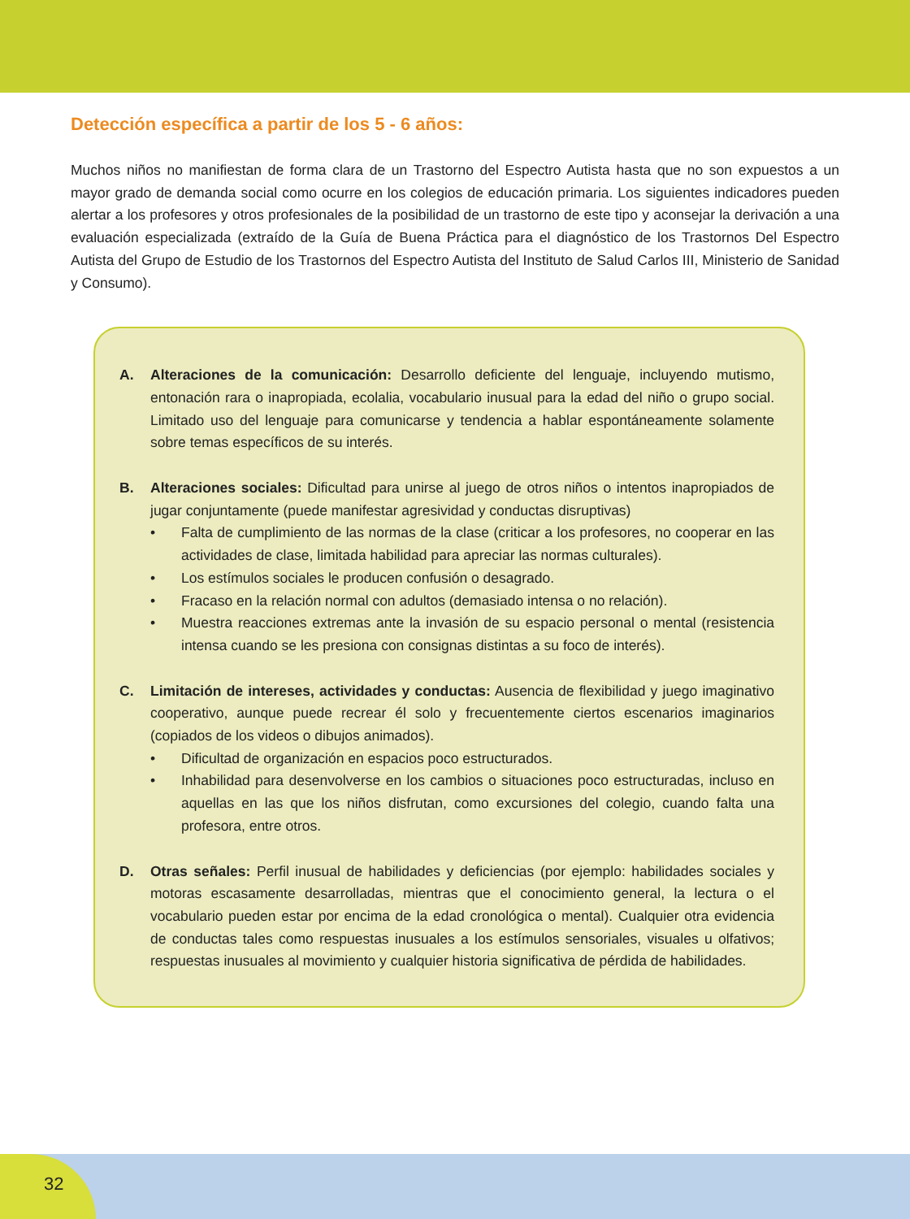Detección específica a partir de los 5 - 6 años:
Muchos niños no manifiestan de forma clara de un Trastorno del Espectro Autista hasta que no son expuestos a un mayor grado de demanda social como ocurre en los colegios de educación primaria. Los siguientes indicadores pueden alertar a los profesores y otros profesionales de la posibilidad de un trastorno de este tipo y aconsejar la derivación a una evaluación especializada (extraído de la Guía de Buena Práctica para el diagnóstico de los Trastornos Del Espectro Autista del Grupo de Estudio de los Trastornos del Espectro Autista del Instituto de Salud Carlos III, Ministerio de Sanidad y Consumo).
A. Alteraciones de la comunicación: Desarrollo deficiente del lenguaje, incluyendo mutismo, entonación rara o inapropiada, ecolalia, vocabulario inusual para la edad del niño o grupo social. Limitado uso del lenguaje para comunicarse y tendencia a hablar espontáneamente solamente sobre temas específicos de su interés.
B. Alteraciones sociales: Dificultad para unirse al juego de otros niños o intentos inapropiados de jugar conjuntamente (puede manifestar agresividad y conductas disruptivas)
• Falta de cumplimiento de las normas de la clase (criticar a los profesores, no cooperar en las actividades de clase, limitada habilidad para apreciar las normas culturales).
• Los estímulos sociales le producen confusión o desagrado.
• Fracaso en la relación normal con adultos (demasiado intensa o no relación).
• Muestra reacciones extremas ante la invasión de su espacio personal o mental (resistencia intensa cuando se les presiona con consignas distintas a su foco de interés).
C. Limitación de intereses, actividades y conductas: Ausencia de flexibilidad y juego imaginativo cooperativo, aunque puede recrear él solo y frecuentemente ciertos escenarios imaginarios (copiados de los videos o dibujos animados).
• Dificultad de organización en espacios poco estructurados.
• Inhabilidad para desenvolverse en los cambios o situaciones poco estructuradas, incluso en aquellas en las que los niños disfrutan, como excursiones del colegio, cuando falta una profesora, entre otros.
D. Otras señales: Perfil inusual de habilidades y deficiencias (por ejemplo: habilidades sociales y motoras escasamente desarrolladas, mientras que el conocimiento general, la lectura o el vocabulario pueden estar por encima de la edad cronológica o mental). Cualquier otra evidencia de conductas tales como respuestas inusuales a los estímulos sensoriales, visuales u olfativos; respuestas inusuales al movimiento y cualquier historia significativa de pérdida de habilidades.
32